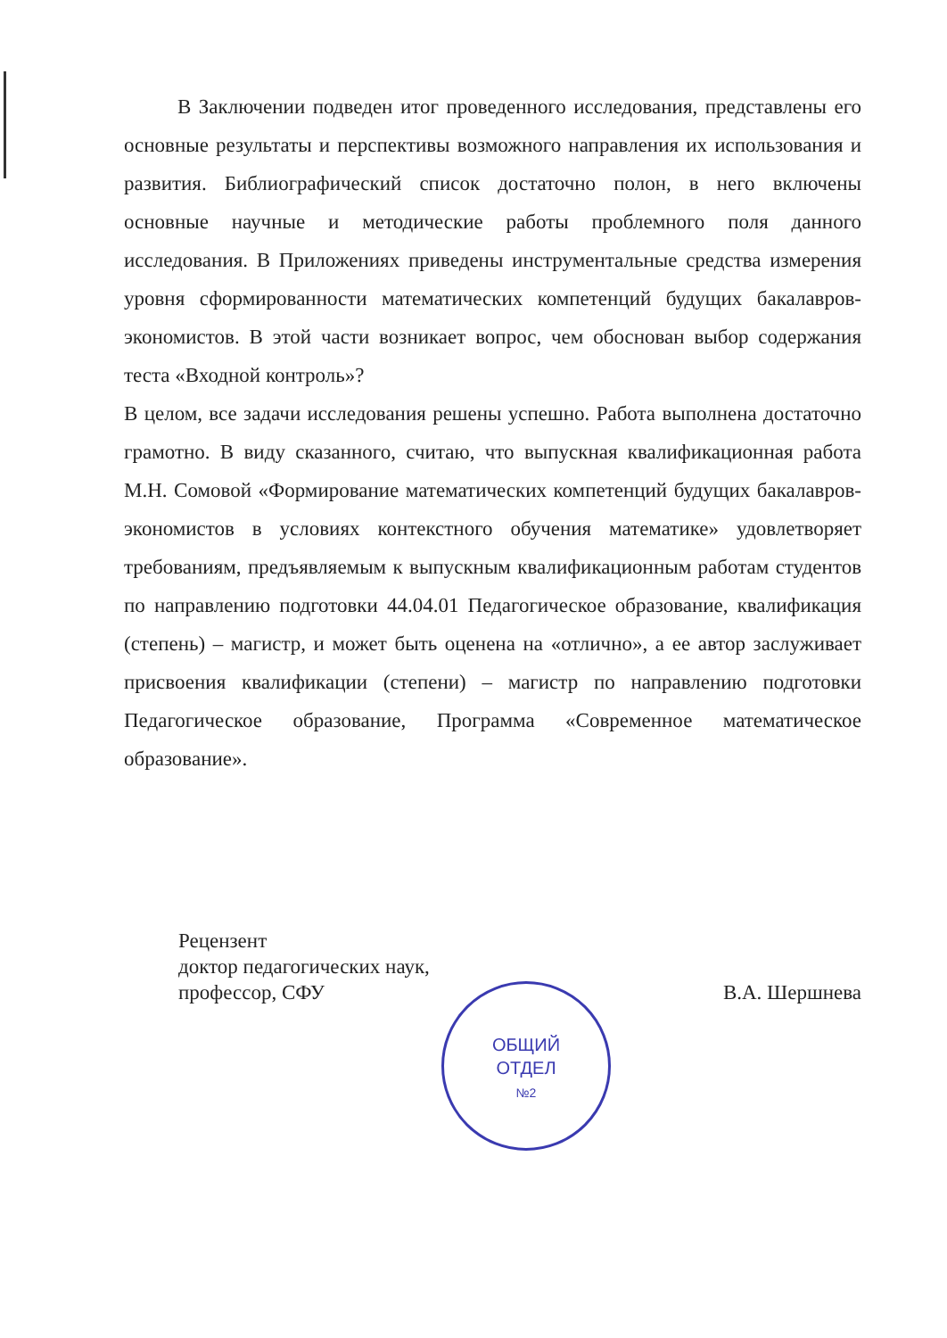В Заключении подведен итог проведенного исследования, представлены его основные результаты и перспективы возможного направления их использования и развития. Библиографический список достаточно полон, в него включены основные научные и методические работы проблемного поля данного исследования. В Приложениях приведены инструментальные средства измерения уровня сформированности математических компетенций будущих бакалавров-экономистов. В этой части возникает вопрос, чем обоснован выбор содержания теста «Входной контроль»?
В целом, все задачи исследования решены успешно. Работа выполнена достаточно грамотно. В виду сказанного, считаю, что выпускная квалификационная работа М.Н. Сомовой «Формирование математических компетенций будущих бакалавров-экономистов в условиях контекстного обучения математике» удовлетворяет требованиям, предъявляемым к выпускным квалификационным работам студентов по направлению подготовки 44.04.01 Педагогическое образование, квалификация (степень) – магистр, и может быть оценена на «отлично», а ее автор заслуживает присвоения квалификации (степени) – магистр по направлению подготовки Педагогическое образование, Программа «Современное математическое образование».
Рецензент
доктор педагогических наук,
профессор, СФУ В.А. Шершнева
ОБЩИЙ
ОТДЕЛ
№2